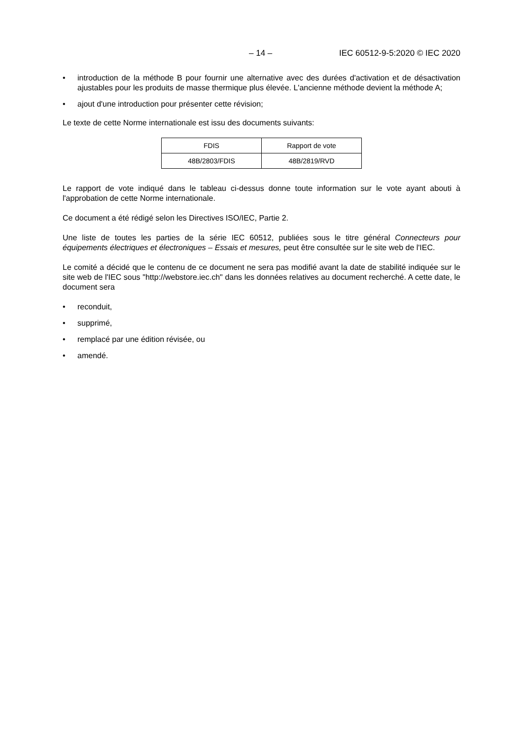– 14 – IEC 60512-9-5:2020 © IEC 2020
• introduction de la méthode B pour fournir une alternative avec des durées d'activation et de désactivation ajustables pour les produits de masse thermique plus élevée. L'ancienne méthode devient la méthode A;
• ajout d'une introduction pour présenter cette révision;
Le texte de cette Norme internationale est issu des documents suivants:
| FDIS | Rapport de vote |
| 48B/2803/FDIS | 48B/2819/RVD |
Le rapport de vote indiqué dans le tableau ci-dessus donne toute information sur le vote ayant abouti à l'approbation de cette Norme internationale.
Ce document a été rédigé selon les Directives ISO/IEC, Partie 2.
Une liste de toutes les parties de la série IEC 60512, publiées sous le titre général Connecteurs pour équipements électriques et électroniques – Essais et mesures, peut être consultée sur le site web de l'IEC.
Le comité a décidé que le contenu de ce document ne sera pas modifié avant la date de stabilité indiquée sur le site web de l'IEC sous "http://webstore.iec.ch" dans les données relatives au document recherché. A cette date, le document sera
• reconduit,
• supprimé,
• remplacé par une édition révisée, ou
• amendé.